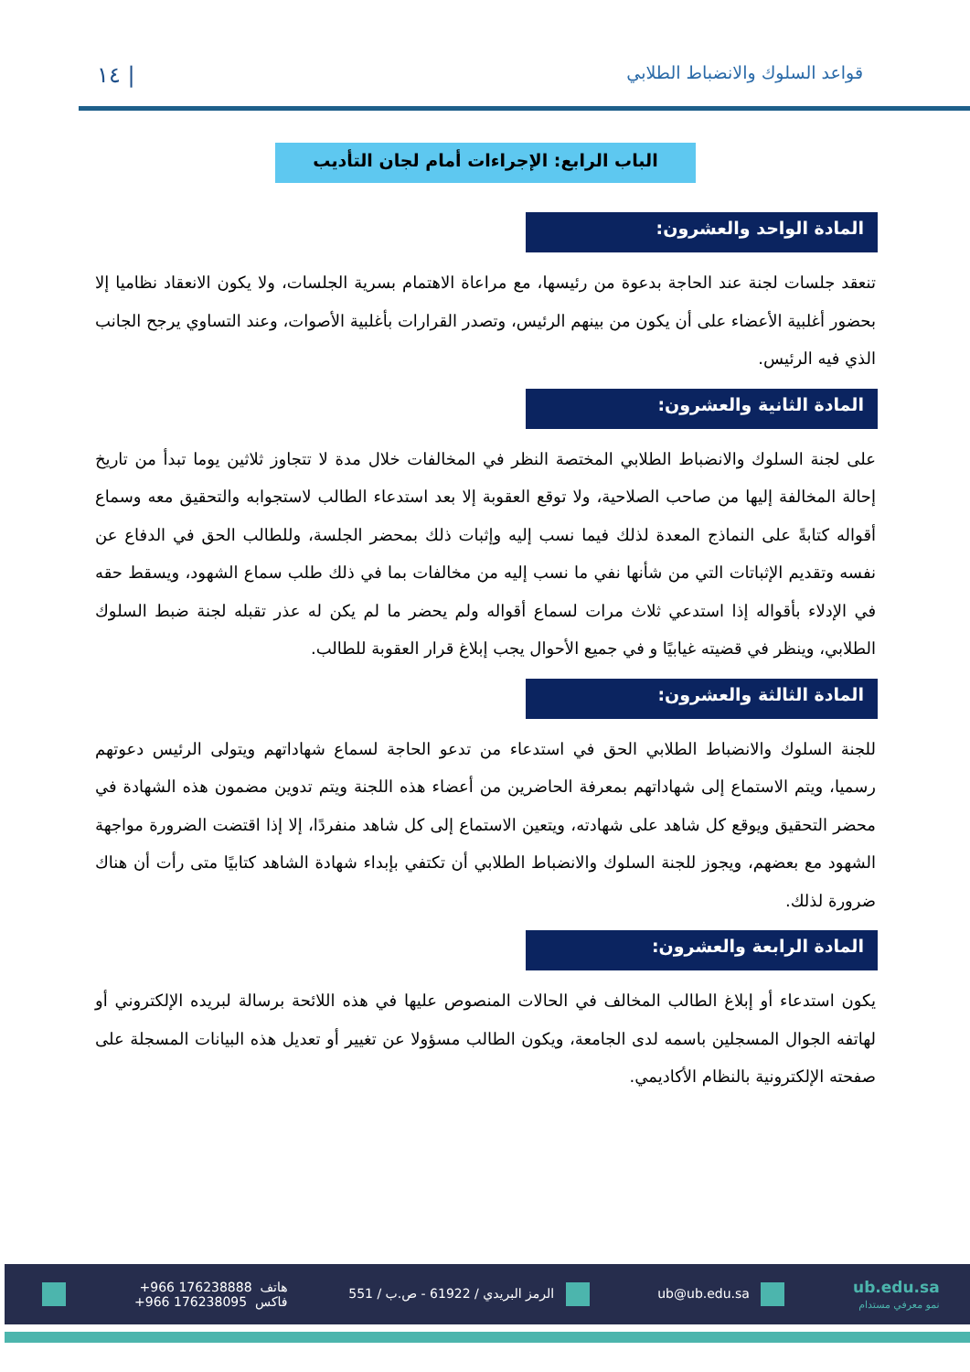قواعد السلوك والانضباط الطلابي ١٤ |
الباب الرابع: الإجراءات أمام لجان التأديب
المادة الواحد والعشرون:
تنعقد جلسات لجنة عند الحاجة بدعوة من رئيسها، مع مراعاة الاهتمام بسرية الجلسات، ولا يكون الانعقاد نظاميا إلا بحضور أغلبية الأعضاء على أن يكون من بينهم الرئيس، وتصدر القرارات بأغلبية الأصوات، وعند التساوي يرجح الجانب الذي فيه الرئيس.
المادة الثانية والعشرون:
على لجنة السلوك والانضباط الطلابي المختصة النظر في المخالفات خلال مدة لا تتجاوز ثلاثين يوما تبدأ من تاريخ إحالة المخالفة إليها من صاحب الصلاحية، ولا توقع العقوبة إلا بعد استدعاء الطالب لاستجوابه والتحقيق معه وسماع أقواله كتابةً على النماذج المعدة لذلك فيما نسب إليه وإثبات ذلك بمحضر الجلسة، وللطالب الحق في الدفاع عن نفسه وتقديم الإثباتات التي من شأنها نفي ما نسب إليه من مخالفات بما في ذلك طلب سماع الشهود، ويسقط حقه في الإدلاء بأقواله إذا استدعي ثلاث مرات لسماع أقواله ولم يحضر ما لم يكن له عذر تقبله لجنة ضبط السلوك الطلابي، وينظر في قضيته غيابيًا و في جميع الأحوال يجب إبلاغ قرار العقوبة للطالب.
المادة الثالثة والعشرون:
للجنة السلوك والانضباط الطلابي الحق في استدعاء من تدعو الحاجة لسماع شهاداتهم ويتولى الرئيس دعوتهم رسميا، ويتم الاستماع إلى شهاداتهم بمعرفة الحاضرين من أعضاء هذه اللجنة ويتم تدوين مضمون هذه الشهادة في محضر التحقيق ويوقع كل شاهد على شهادته، ويتعين الاستماع إلى كل شاهد منفردًا، إلا إذا اقتضت الضرورة مواجهة الشهود مع بعضهم، ويجوز للجنة السلوك والانضباط الطلابي أن تكتفي بإبداء شهادة الشاهد كتابيًا متى رأت أن هناك ضرورة لذلك.
المادة الرابعة والعشرون:
يكون استدعاء أو إبلاغ الطالب المخالف في الحالات المنصوص عليها في هذه اللائحة برسالة لبريده الإلكتروني أو لهاتفه الجوال المسجلين باسمه لدى الجامعة، ويكون الطالب مسؤولا عن تغيير أو تعديل هذه البيانات المسجلة على صفحته الإلكترونية بالنظام الأكاديمي.
ub.edu.sa
نمو معرفي مستدام
ub@ub.edu.sa
الرمز البريدي / 61922 - ص.ب / 551
هاتف +966 176238888
فاكس +966 176238095